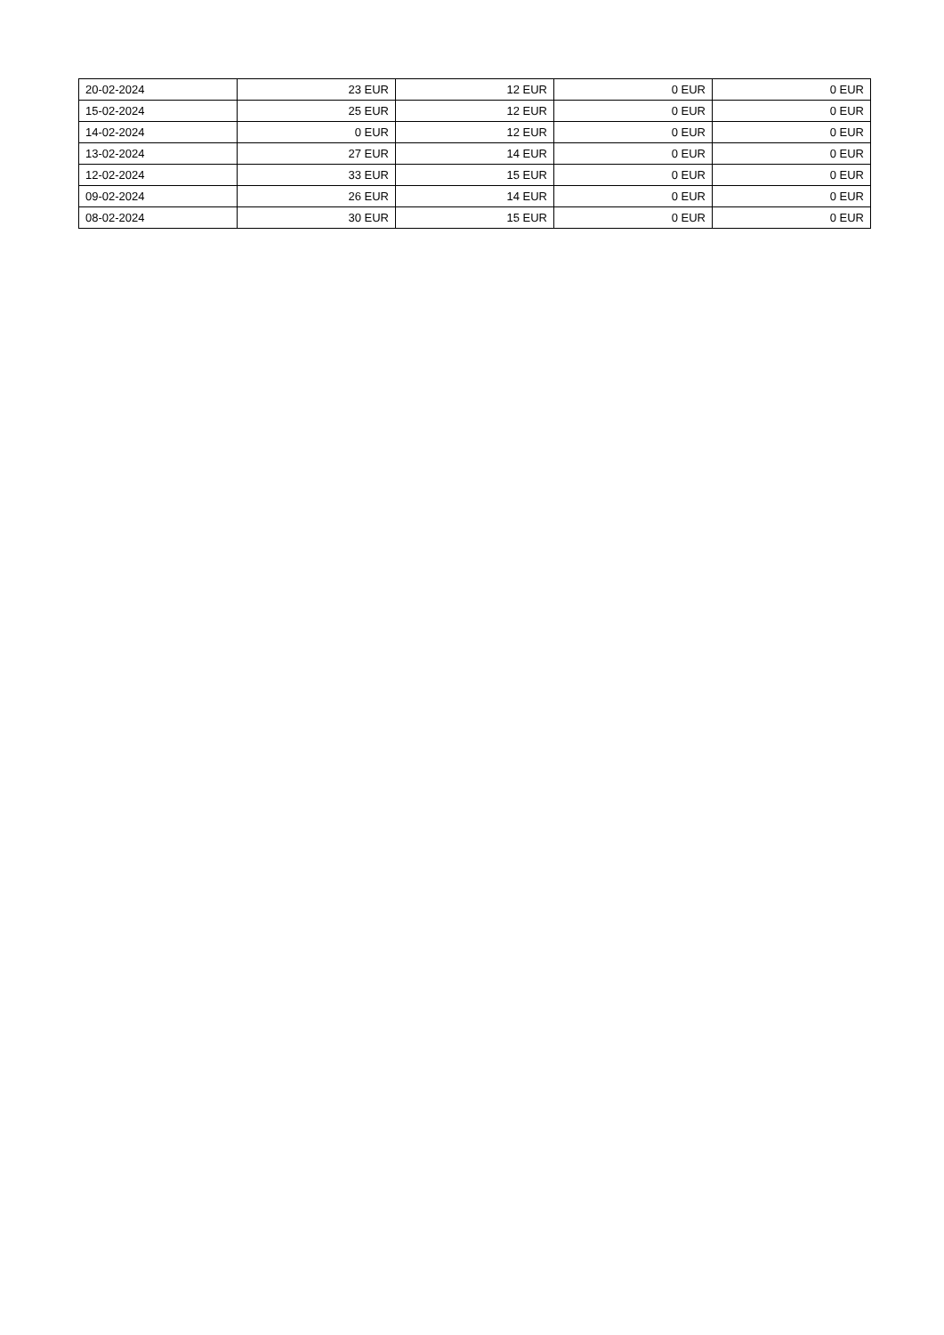| 20-02-2024 | 23 EUR | 12 EUR | 0 EUR | 0 EUR |
| 15-02-2024 | 25 EUR | 12 EUR | 0 EUR | 0 EUR |
| 14-02-2024 | 0 EUR | 12 EUR | 0 EUR | 0 EUR |
| 13-02-2024 | 27 EUR | 14 EUR | 0 EUR | 0 EUR |
| 12-02-2024 | 33 EUR | 15 EUR | 0 EUR | 0 EUR |
| 09-02-2024 | 26 EUR | 14 EUR | 0 EUR | 0 EUR |
| 08-02-2024 | 30 EUR | 15 EUR | 0 EUR | 0 EUR |